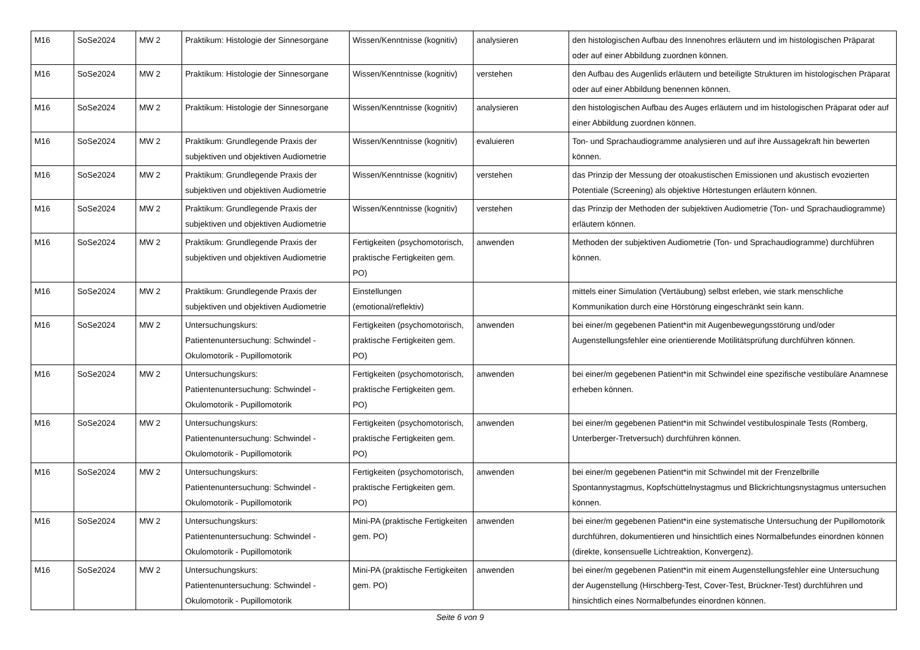| M16 | SoSe2024 | MW 2 | Praktikum: Histologie der Sinnesorgane | Wissen/Kenntnisse (kognitiv) | analysieren | den histologischen Aufbau des Innenohres erläutern und im histologischen Präparat oder auf einer Abbildung zuordnen können. |
| M16 | SoSe2024 | MW 2 | Praktikum: Histologie der Sinnesorgane | Wissen/Kenntnisse (kognitiv) | verstehen | den Aufbau des Augenlids erläutern und beteiligte Strukturen im histologischen Präparat oder auf einer Abbildung benennen können. |
| M16 | SoSe2024 | MW 2 | Praktikum: Histologie der Sinnesorgane | Wissen/Kenntnisse (kognitiv) | analysieren | den histologischen Aufbau des Auges erläutern und im histologischen Präparat oder auf einer Abbildung zuordnen können. |
| M16 | SoSe2024 | MW 2 | Praktikum: Grundlegende Praxis der subjektiven und objektiven Audiometrie | Wissen/Kenntnisse (kognitiv) | evaluieren | Ton- und Sprachaudiogramme analysieren und auf ihre Aussagekraft hin bewerten können. |
| M16 | SoSe2024 | MW 2 | Praktikum: Grundlegende Praxis der subjektiven und objektiven Audiometrie | Wissen/Kenntnisse (kognitiv) | verstehen | das Prinzip der Messung der otoakustischen Emissionen und akustisch evozierten Potentiale (Screening) als objektive Hörtestungen erläutern können. |
| M16 | SoSe2024 | MW 2 | Praktikum: Grundlegende Praxis der subjektiven und objektiven Audiometrie | Wissen/Kenntnisse (kognitiv) | verstehen | das Prinzip der Methoden der subjektiven Audiometrie (Ton- und Sprachaudiogramme) erläutern können. |
| M16 | SoSe2024 | MW 2 | Praktikum: Grundlegende Praxis der subjektiven und objektiven Audiometrie | Fertigkeiten (psychomotorisch, praktische Fertigkeiten gem. PO) | anwenden | Methoden der subjektiven Audiometrie (Ton- und Sprachaudiogramme) durchführen können. |
| M16 | SoSe2024 | MW 2 | Praktikum: Grundlegende Praxis der subjektiven und objektiven Audiometrie | Einstellungen (emotional/reflektiv) | | mittels einer Simulation (Vertäubung) selbst erleben, wie stark menschliche Kommunikation durch eine Hörstörung eingeschränkt sein kann. |
| M16 | SoSe2024 | MW 2 | Untersuchungskurs: Patientenuntersuchung: Schwindel - Okulomotorik - Pupillomotorik | Fertigkeiten (psychomotorisch, praktische Fertigkeiten gem. PO) | anwenden | bei einer/m gegebenen Patient*in mit Augenbewegungsstörung und/oder Augenstellungsfehler eine orientierende Motilitätsprüfung durchführen können. |
| M16 | SoSe2024 | MW 2 | Untersuchungskurs: Patientenuntersuchung: Schwindel - Okulomotorik - Pupillomotorik | Fertigkeiten (psychomotorisch, praktische Fertigkeiten gem. PO) | anwenden | bei einer/m gegebenen Patient*in mit Schwindel eine spezifische vestibuläre Anamnese erheben können. |
| M16 | SoSe2024 | MW 2 | Untersuchungskurs: Patientenuntersuchung: Schwindel - Okulomotorik - Pupillomotorik | Fertigkeiten (psychomotorisch, praktische Fertigkeiten gem. PO) | anwenden | bei einer/m gegebenen Patient*in mit Schwindel vestibulospinale Tests (Romberg, Unterberger-Tretversuch) durchführen können. |
| M16 | SoSe2024 | MW 2 | Untersuchungskurs: Patientenuntersuchung: Schwindel - Okulomotorik - Pupillomotorik | Fertigkeiten (psychomotorisch, praktische Fertigkeiten gem. PO) | anwenden | bei einer/m gegebenen Patient*in mit Schwindel mit der Frenzelbrille Spontannystagmus, Kopfschüttelnystagmus und Blickrichtungsnystagmus untersuchen können. |
| M16 | SoSe2024 | MW 2 | Untersuchungskurs: Patientenuntersuchung: Schwindel - Okulomotorik - Pupillomotorik | Mini-PA (praktische Fertigkeiten gem. PO) | anwenden | bei einer/m gegebenen Patient*in eine systematische Untersuchung der Pupillomotorik durchführen, dokumentieren und hinsichtlich eines Normalbefundes einordnen können (direkte, konsensuelle Lichtreaktion, Konvergenz). |
| M16 | SoSe2024 | MW 2 | Untersuchungskurs: Patientenuntersuchung: Schwindel - Okulomotorik - Pupillomotorik | Mini-PA (praktische Fertigkeiten gem. PO) | anwenden | bei einer/m gegebenen Patient*in mit einem Augenstellungsfehler eine Untersuchung der Augenstellung (Hirschberg-Test, Cover-Test, Brückner-Test) durchführen und hinsichtlich eines Normalbefundes einordnen können. |
Seite 6 von 9